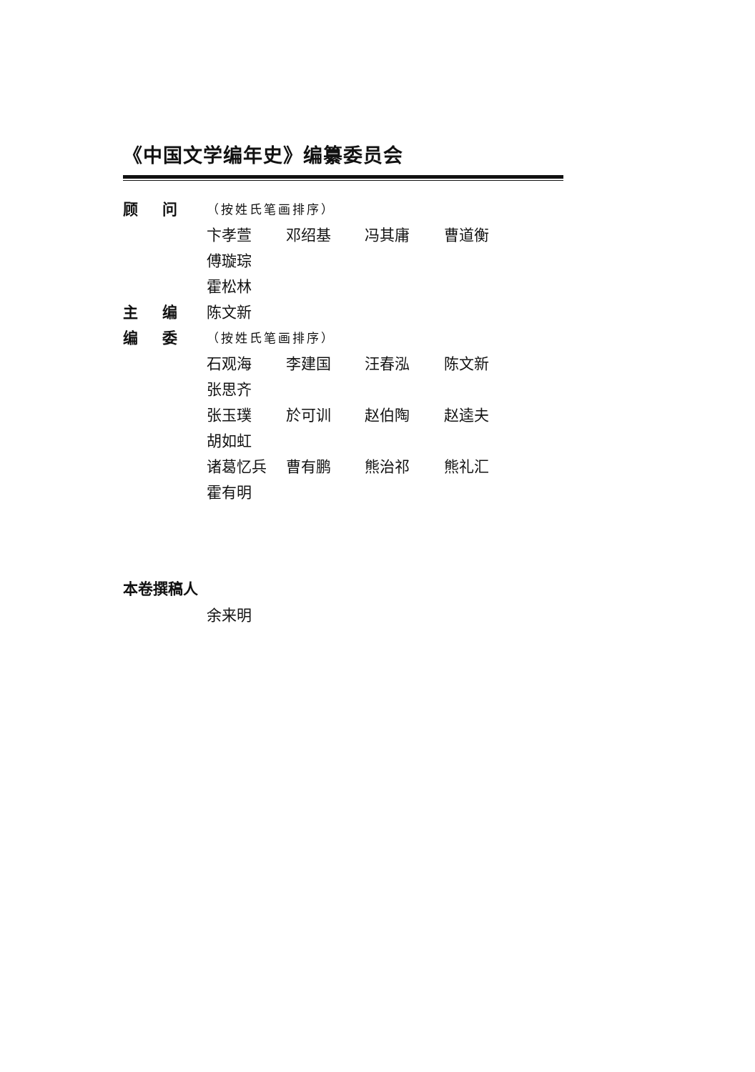《中国文学编年史》编纂委员会
顾问
（按姓氏笔画排序）
卞孝萱 邓绍基 冯其庸 曹道衡 傅璇琮
霍松林
主编 陈文新
编委
（按姓氏笔画排序）
石观海 李建国 汪春泓 陈文新 张思齐
张玉璞 於可训 赵伯陶 赵逵夫 胡如虹
诸葛忆兵 曹有鹏 熊治祁 熊礼汇 霍有明
本卷撰稿人
余来明